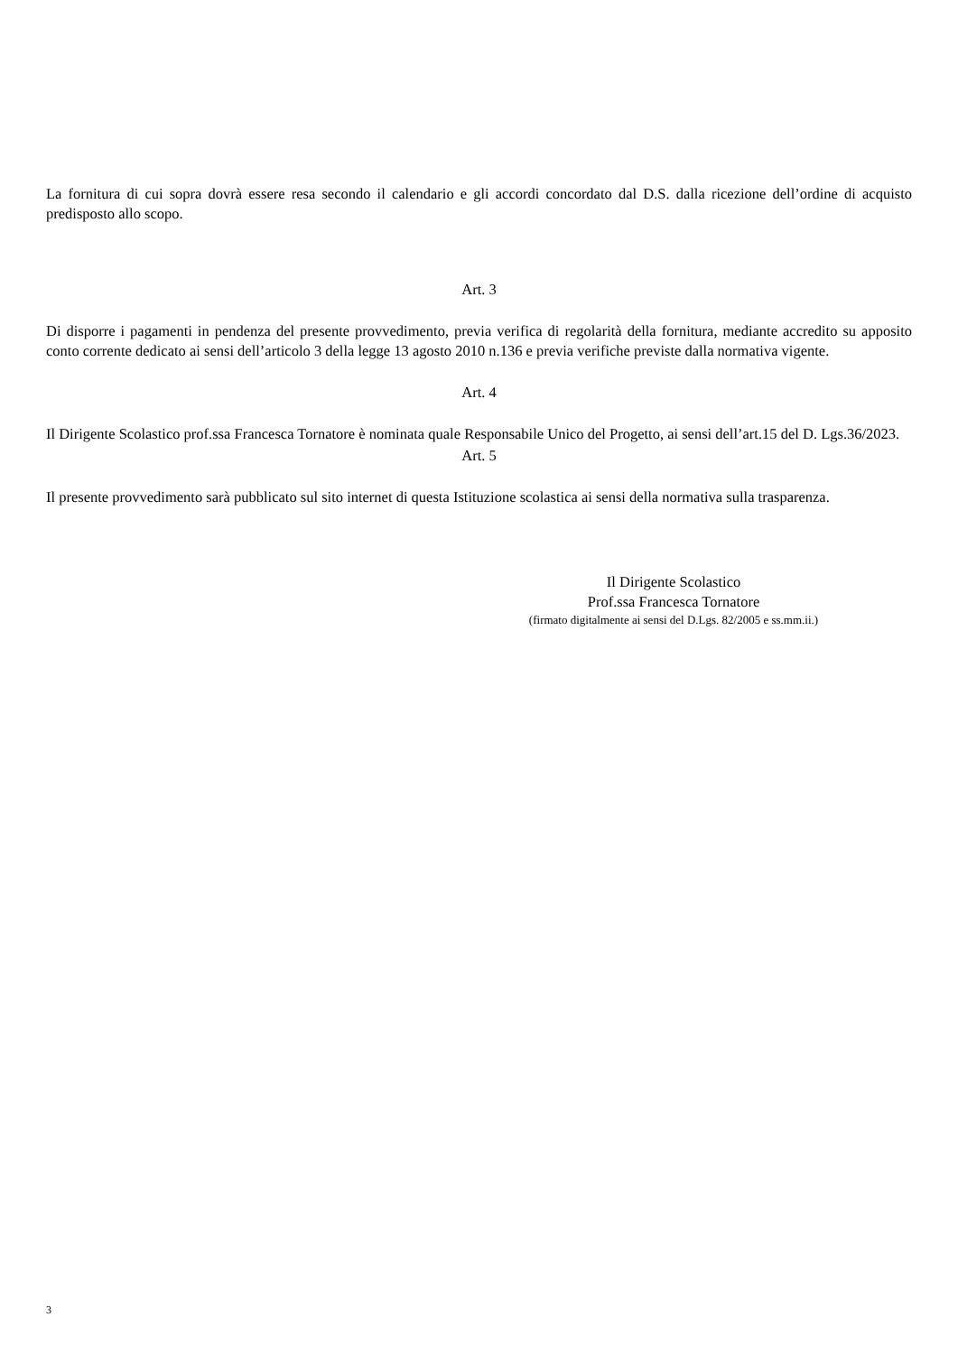La fornitura di cui sopra dovrà essere resa secondo il calendario e gli accordi concordato dal D.S. dalla ricezione dell’ordine di acquisto predisposto allo scopo.
Art. 3
Di disporre i pagamenti in pendenza del presente provvedimento, previa verifica di regolarità della fornitura, mediante accredito su apposito conto corrente dedicato ai sensi dell’articolo 3 della legge 13 agosto 2010 n.136 e previa verifiche previste dalla normativa vigente.
Art. 4
Il Dirigente Scolastico prof.ssa Francesca Tornatore è nominata quale Responsabile Unico del Progetto, ai sensi dell’art.15 del D. Lgs.36/2023.
Art. 5
Il presente provvedimento sarà pubblicato sul sito internet di questa Istituzione scolastica ai sensi della normativa sulla trasparenza.
Il Dirigente Scolastico
Prof.ssa Francesca Tornatore
(firmato digitalmente ai sensi del D.Lgs. 82/2005 e ss.mm.ii.)
3